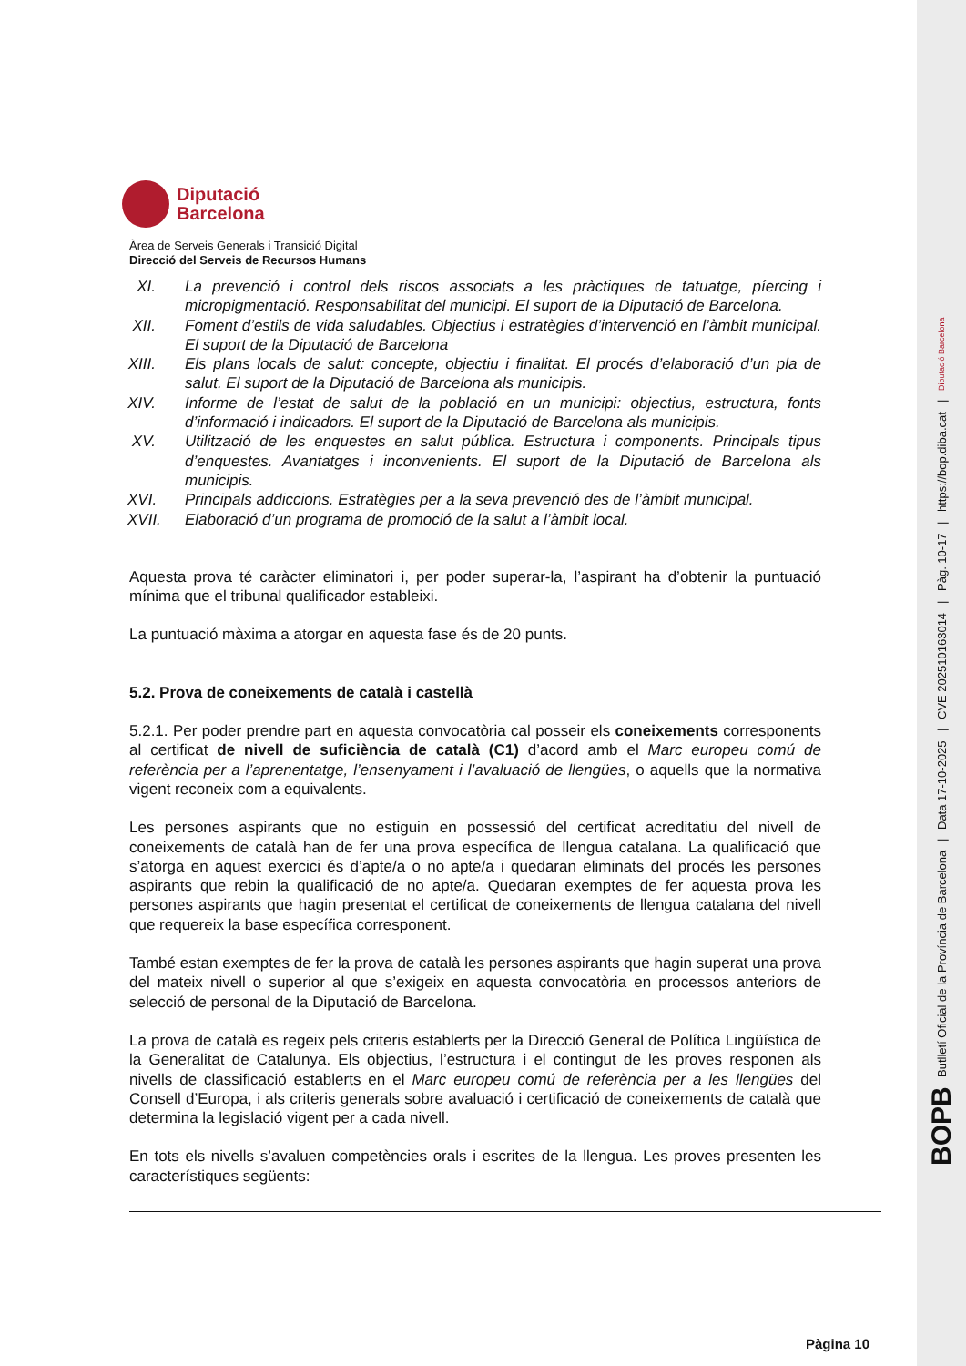Diputació
Barcelona
Àrea de Serveis Generals i Transició Digital
Direcció del Serveis de Recursos Humans
XI. La prevenció i control dels riscos associats a les pràctiques de tatuatge, píercing i micropigmentació. Responsabilitat del municipi. El suport de la Diputació de Barcelona.
XII. Foment d’estils de vida saludables. Objectius i estratègies d’intervenció en l’àmbit municipal. El suport de la Diputació de Barcelona
XIII. Els plans locals de salut: concepte, objectiu i finalitat. El procés d’elaboració d’un pla de salut. El suport de la Diputació de Barcelona als municipis.
XIV. Informe de l’estat de salut de la població en un municipi: objectius, estructura, fonts d’informació i indicadors. El suport de la Diputació de Barcelona als municipis.
XV. Utilització de les enquestes en salut pública. Estructura i components. Principals tipus d’enquestes. Avantatges i inconvenients. El suport de la Diputació de Barcelona als municipis.
XVI. Principals addiccions. Estratègies per a la seva prevenció des de l’àmbit municipal.
XVII. Elaboració d’un programa de promoció de la salut a l’àmbit local.
Aquesta prova té caràcter eliminatori i, per poder superar-la, l’aspirant ha d’obtenir la puntuació mínima que el tribunal qualificador estableixi.
La puntuació màxima a atorgar en aquesta fase és de 20 punts.
5.2. Prova de coneixements de català i castellà
5.2.1. Per poder prendre part en aquesta convocatòria cal posseir els coneixements corresponents al certificat de nivell de suficiència de català (C1) d’acord amb el Marc europeu comú de referència per a l’aprenentatge, l’ensenyament i l’avaluació de llengües, o aquells que la normativa vigent reconeix com a equivalents.
Les persones aspirants que no estiguin en possessió del certificat acreditatiu del nivell de coneixements de català han de fer una prova específica de llengua catalana. La qualificació que s’atorga en aquest exercici és d’apte/a o no apte/a i quedaran eliminats del procés les persones aspirants que rebin la qualificació de no apte/a. Quedaran exemptes de fer aquesta prova les persones aspirants que hagin presentat el certificat de coneixements de llengua catalana del nivell que requereix la base específica corresponent.
També estan exemptes de fer la prova de català les persones aspirants que hagin superat una prova del mateix nivell o superior al que s’exigeix en aquesta convocatòria en processos anteriors de selecció de personal de la Diputació de Barcelona.
La prova de català es regeix pels criteris establerts per la Direcció General de Política Lingüística de la Generalitat de Catalunya. Els objectius, l’estructura i el contingut de les proves responen als nivells de classificació establerts en el Marc europeu comú de referència per a les llengües del Consell d’Europa, i als criteris generals sobre avaluació i certificació de coneixements de català que determina la legislació vigent per a cada nivell.
En tots els nivells s’avaluen competències orals i escrites de la llengua. Les proves presenten les característiques següents:
Pàgina 10
BOPB Butlletí Oficial de la Província de Barcelona | Data 17-10-2025 | CVE 202510163014 | Pàg. 10-17 | https://bop.diba.cat | Diputació Barcelona